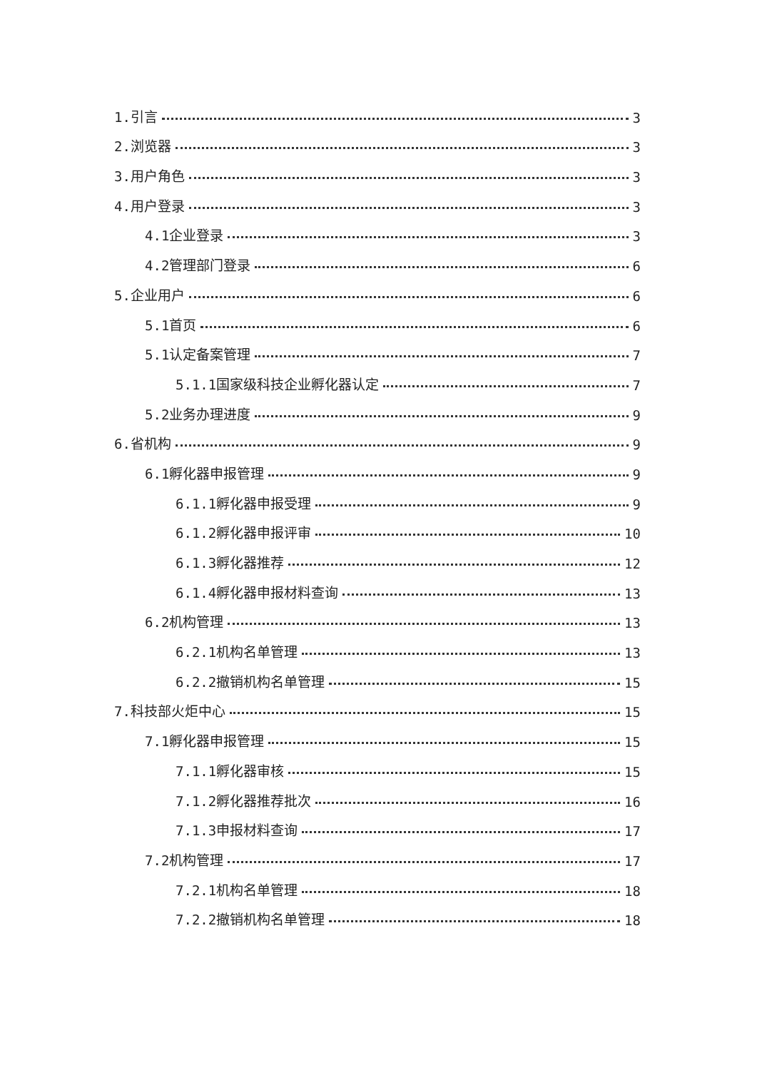1.引言 3
2.浏览器 3
3.用户角色 3
4.用户登录 3
4.1企业登录 3
4.2管理部门登录 6
5.企业用户 6
5.1首页 6
5.1认定备案管理 7
5.1.1国家级科技企业孵化器认定 7
5.2业务办理进度 9
6.省机构 9
6.1孵化器申报管理 9
6.1.1孵化器申报受理 9
6.1.2孵化器申报评审 10
6.1.3孵化器推荐 12
6.1.4孵化器申报材料查询 13
6.2机构管理 13
6.2.1机构名单管理 13
6.2.2撤销机构名单管理 15
7.科技部火炬中心 15
7.1孵化器申报管理 15
7.1.1孵化器审核 15
7.1.2孵化器推荐批次 16
7.1.3申报材料查询 17
7.2机构管理 17
7.2.1机构名单管理 18
7.2.2撤销机构名单管理 18